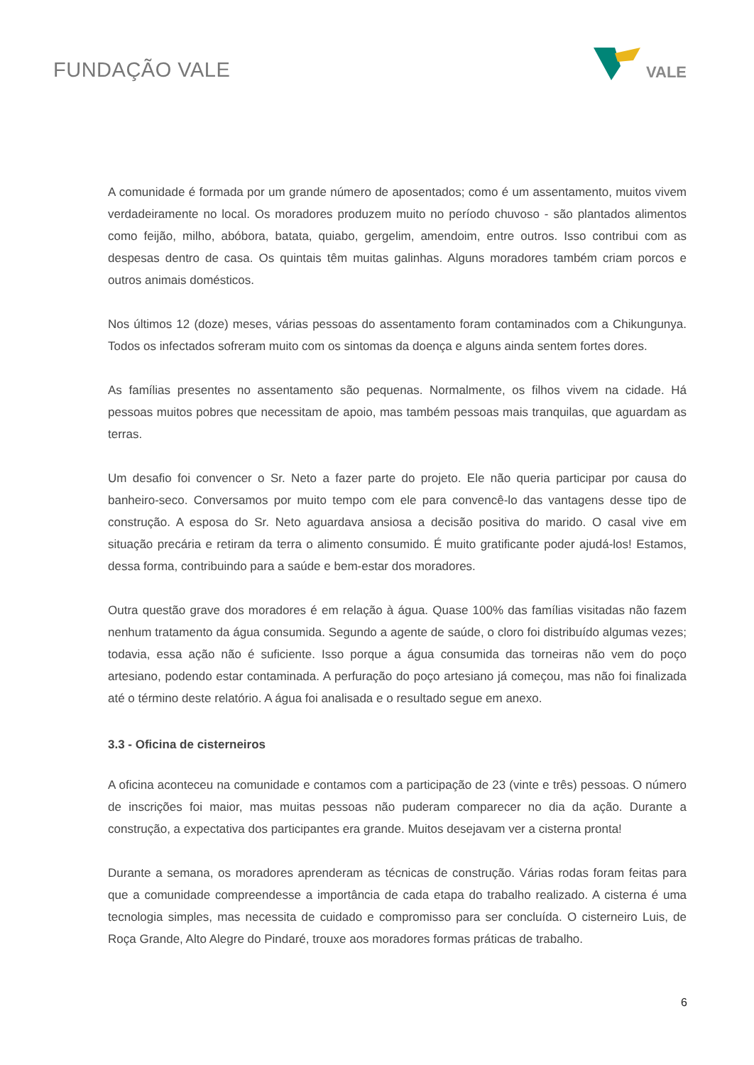FUNDAÇÃO VALE
VALE
A comunidade é formada por um grande número de aposentados; como é um assentamento, muitos vivem verdadeiramente no local. Os moradores produzem muito no período chuvoso - são plantados alimentos como feijão, milho, abóbora, batata, quiabo, gergelim, amendoim, entre outros. Isso contribui com as despesas dentro de casa. Os quintais têm muitas galinhas. Alguns moradores também criam porcos e outros animais domésticos.
Nos últimos 12 (doze) meses, várias pessoas do assentamento foram contaminados com a Chikungunya. Todos os infectados sofreram muito com os sintomas da doença e alguns ainda sentem fortes dores.
As famílias presentes no assentamento são pequenas. Normalmente, os filhos vivem na cidade. Há pessoas muitos pobres que necessitam de apoio, mas também pessoas mais tranquilas, que aguardam as terras.
Um desafio foi convencer o Sr. Neto a fazer parte do projeto. Ele não queria participar por causa do banheiro-seco. Conversamos por muito tempo com ele para convencê-lo das vantagens desse tipo de construção. A esposa do Sr. Neto aguardava ansiosa a decisão positiva do marido. O casal vive em situação precária e retiram da terra o alimento consumido. É muito gratificante poder ajudá-los! Estamos, dessa forma, contribuindo para a saúde e bem-estar dos moradores.
Outra questão grave dos moradores é em relação à água. Quase 100% das famílias visitadas não fazem nenhum tratamento da água consumida. Segundo a agente de saúde, o cloro foi distribuído algumas vezes; todavia, essa ação não é suficiente. Isso porque a água consumida das torneiras não vem do poço artesiano, podendo estar contaminada. A perfuração do poço artesiano já começou, mas não foi finalizada até o término deste relatório. A água foi analisada e o resultado segue em anexo.
3.3 - Oficina de cisterneiros
A oficina aconteceu na comunidade e contamos com a participação de 23 (vinte e três) pessoas. O número de inscrições foi maior, mas muitas pessoas não puderam comparecer no dia da ação. Durante a construção, a expectativa dos participantes era grande. Muitos desejavam ver a cisterna pronta!
Durante a semana, os moradores aprenderam as técnicas de construção. Várias rodas foram feitas para que a comunidade compreendesse a importância de cada etapa do trabalho realizado. A cisterna é uma tecnologia simples, mas necessita de cuidado e compromisso para ser concluída. O cisterneiro Luis, de Roça Grande, Alto Alegre do Pindaré, trouxe aos moradores formas práticas de trabalho.
6